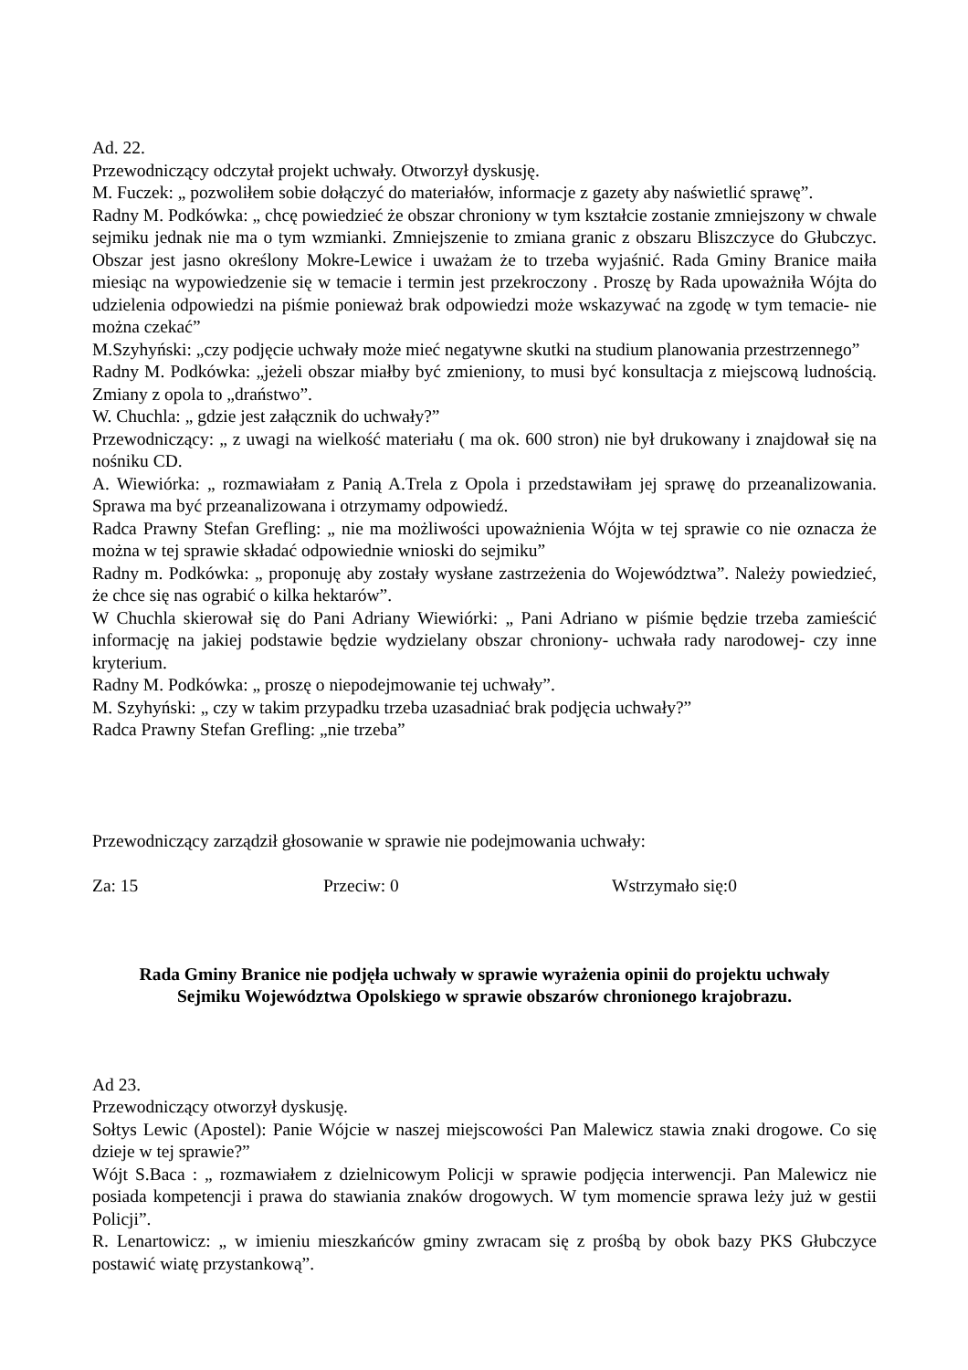Ad. 22.
Przewodniczący odczytał projekt uchwały. Otworzył dyskusję.
M. Fuczek: „ pozwoliłem sobie dołączyć do materiałów, informacje z gazety aby naświetlić sprawę”.
Radny M. Podkówka: „ chcę powiedzieć że obszar chroniony w tym kształcie zostanie zmniejszony w chwale sejmiku jednak nie ma o tym wzmianki. Zmniejszenie to zmiana granic z obszaru Bliszczyce do Głubczyc. Obszar jest jasno określony Mokre-Lewice i uważam że to trzeba wyjaśnić. Rada Gminy Branice maiła miesiąc na wypowiedzenie się w temacie i termin jest przekroczony . Proszę by Rada upoważniła Wójta do udzielenia odpowiedzi na piśmie ponieważ brak odpowiedzi może wskazywać na zgodę w tym temacie- nie można czekać”
M.Szyhyński: „czy podjęcie uchwały może mieć negatywne skutki na studium planowania przestrzennego”
Radny M. Podkówka: „jeżeli obszar miałby być zmieniony, to musi być konsultacja z miejscową ludnością. Zmiany z opola to „draństwo”.
W. Chuchla: „ gdzie jest załącznik do uchwały?”
Przewodniczący: „ z uwagi na wielkość materiału ( ma ok. 600 stron) nie był drukowany i znajdował się na nośniku CD.
A. Wiewiórka: „ rozmawiałam z Panią A.Trela z Opola i przedstawiłam jej sprawę do przeanalizowania. Sprawa ma być przeanalizowana i otrzymamy odpowiedź.
Radca Prawny Stefan Grefling: „ nie ma możliwości upoważnienia Wójta w tej sprawie co nie oznacza że można w tej sprawie składać odpowiednie wnioski do sejmiku”
Radny m. Podkówka: „ proponuję aby zostały wysłane zastrzeżenia do Województwa”. Należy powiedzieć, że chce się nas ograbić o kilka hektarów”.
W Chuchla skierował się do Pani Adriany Wiewiórki: „ Pani Adriano w piśmie będzie trzeba zamieścić informację na jakiej podstawie będzie wydzielany obszar chroniony- uchwała rady narodowej- czy inne kryterium.
Radny M. Podkówka: „ proszę o niepodejmowanie tej uchwały”.
M. Szyhyński: „ czy w takim przypadku trzeba uzasadniać brak podjęcia uchwały?”
Radca Prawny Stefan Grefling: „nie trzeba”
Przewodniczący zarządził głosowanie w sprawie nie podejmowania uchwały:
Za: 15 Przeciw: 0 Wstrzymało się:0
Rada Gminy Branice nie podjęła uchwały w sprawie wyrażenia opinii do projektu uchwały
Sejmiku Województwa Opolskiego w sprawie obszarów chronionego krajobrazu.
Ad 23.
Przewodniczący otworzył dyskusję.
Sołtys Lewic (Apostel): Panie Wójcie w naszej miejscowości Pan Malewicz stawia znaki drogowe. Co się dzieje w tej sprawie?”
Wójt S.Baca : „ rozmawiałem z dzielnicowym Policji w sprawie podjęcia interwencji. Pan Malewicz nie posiada kompetencji i prawa do stawiania znaków drogowych. W tym momencie sprawa leży już w gestii Policji”.
R. Lenartowicz: „ w imieniu mieszkańców gminy zwracam się z prośbą by obok bazy PKS Głubczyce postawić wiatę przystankową”.